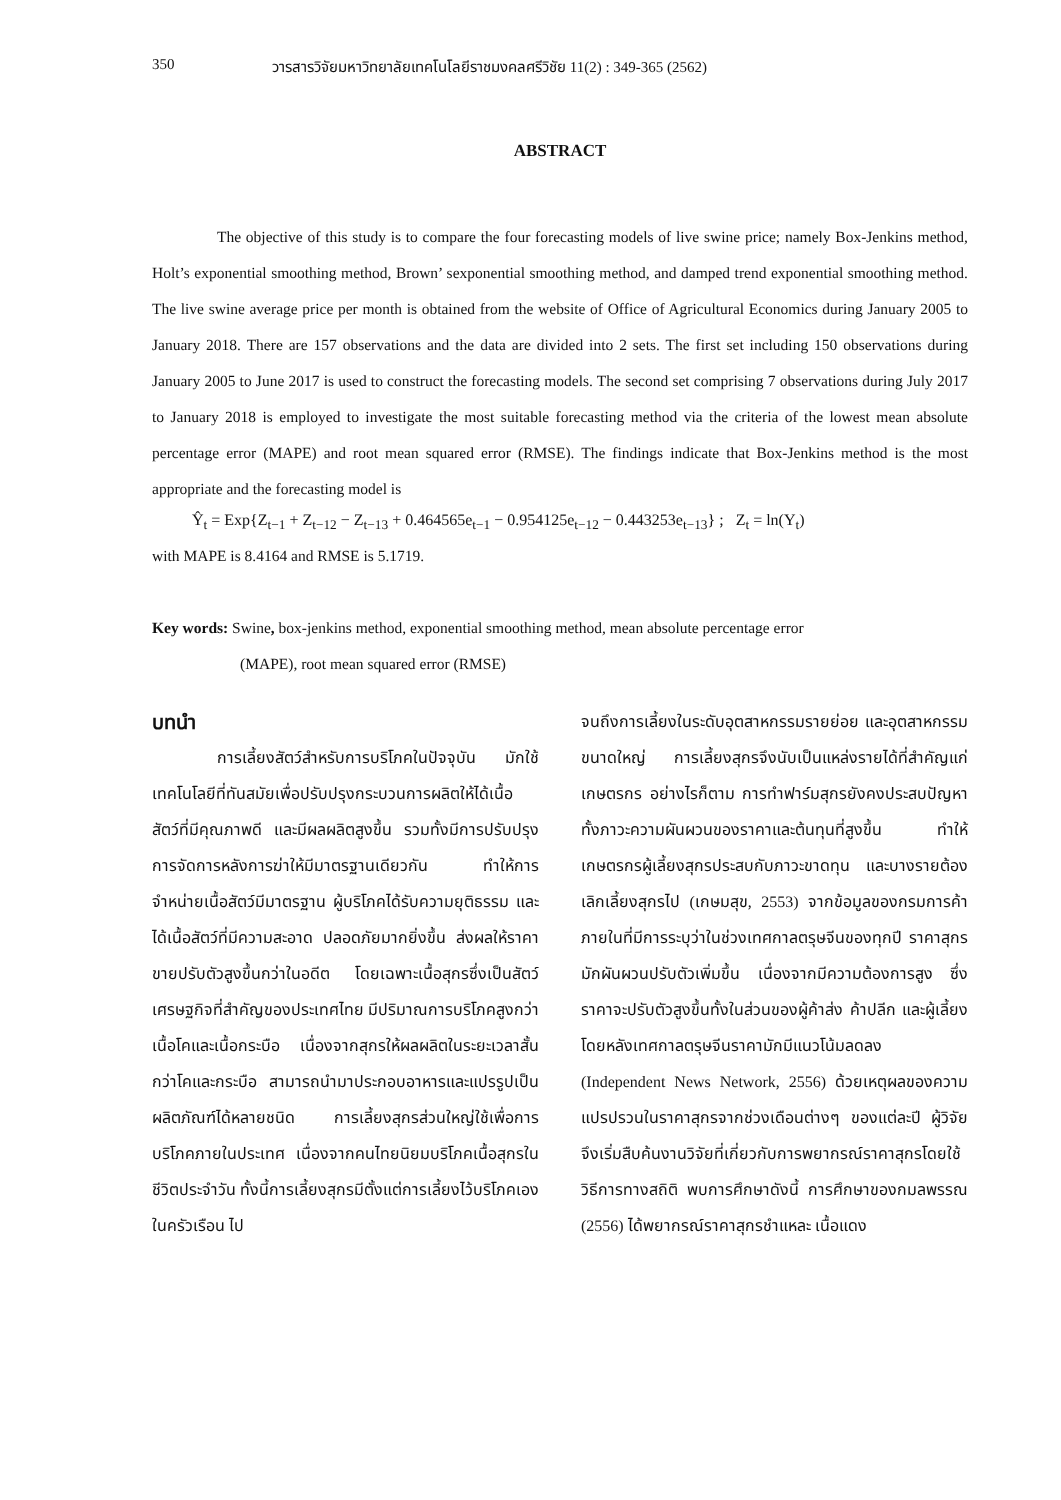350 วารสารวิจัยมหาวิทยาลัยเทคโนโลยีราชมงคลศรีวิชัย 11(2) : 349-365 (2562)
ABSTRACT
The objective of this study is to compare the four forecasting models of live swine price; namely Box-Jenkins method, Holt’s exponential smoothing method, Brown’ sexponential smoothing method, and damped trend exponential smoothing method. The live swine average price per month is obtained from the website of Office of Agricultural Economics during January 2005 to January 2018. There are 157 observations and the data are divided into 2 sets. The first set including 150 observations during January 2005 to June 2017 is used to construct the forecasting models. The second set comprising 7 observations during July 2017 to January 2018 is employed to investigate the most suitable forecasting method via the criteria of the lowest mean absolute percentage error (MAPE) and root mean squared error (RMSE). The findings indicate that Box-Jenkins method is the most appropriate and the forecasting model is
Ŷ<sub>t</sub> = Exp{Z<sub>t−1</sub> + Z<sub>t−12</sub> − Z<sub>t−13</sub> + 0.464565e<sub>t−1</sub> − 0.954125e<sub>t−12</sub> − 0.443253e<sub>t−13</sub>} ; Z<sub>t</sub> = ln(Y<sub>t</sub>)
with MAPE is 8.4164 and RMSE is 5.1719.
Key words: Swine, box-jenkins method, exponential smoothing method, mean absolute percentage error
(MAPE), root mean squared error (RMSE)
บทนำ
การเลี้ยงสัตว์สำหรับการบริโภคในปัจจุบัน มักใช้เทคโนโลยีที่ทันสมัยเพื่อปรับปรุงกระบวนการผลิตให้ได้เนื้อสัตว์ที่มีคุณภาพดี และมีผลผลิตสูงขึ้น รวมทั้งมีการปรับปรุงการจัดการหลังการฆ่าให้มีมาตรฐานเดียวกัน ทำให้การจำหน่ายเนื้อสัตว์มีมาตรฐาน ผู้บริโภคได้รับความยุติธรรม และได้เนื้อสัตว์ที่มีความสะอาด ปลอดภัยมากยิ่งขึ้น ส่งผลให้ราคาขายปรับตัวสูงขึ้นกว่าในอดีต โดยเฉพาะเนื้อสุกรซึ่งเป็นสัตว์เศรษฐกิจที่สำคัญของประเทศไทย มีปริมาณการบริโภคสูงกว่าเนื้อโคและเนื้อกระบือ เนื่องจากสุกรให้ผลผลิตในระยะเวลาสั้นกว่าโคและกระบือ สามารถนำมาประกอบอาหารและแปรรูปเป็นผลิตภัณฑ์ได้หลายชนิด การเลี้ยงสุกรส่วนใหญ่ใช้เพื่อการบริโภคภายในประเทศ เนื่องจากคนไทยนิยมบริโภคเนื้อสุกรในชีวิตประจำวัน ทั้งนี้การเลี้ยงสุกรมีตั้งแต่การเลี้ยงไว้บริโภคเองในครัวเรือน ไป
จนถึงการเลี้ยงในระดับอุตสาหกรรมรายย่อย และอุตสาหกรรมขนาดใหญ่ การเลี้ยงสุกรจึงนับเป็นแหล่งรายได้ที่สำคัญแก่เกษตรกร อย่างไรก็ตาม การทำฟาร์มสุกรยังคงประสบปัญหาทั้งภาวะความผันผวนของราคาและต้นทุนที่สูงขึ้น ทำให้เกษตรกรผู้เลี้ยงสุกรประสบกับภาวะขาดทุน และบางรายต้องเลิกเลี้ยงสุกรไป (เกษมสุข, 2553) จากข้อมูลของกรมการค้าภายในที่มีการระบุว่าในช่วงเทศกาลตรุษจีนของทุกปี ราคาสุกรมักผันผวนปรับตัวเพิ่มขึ้น เนื่องจากมีความต้องการสูง ซึ่งราคาจะปรับตัวสูงขึ้นทั้งในส่วนของผู้ค้าส่ง ค้าปลีก และผู้เลี้ยง โดยหลังเทศกาลตรุษจีนราคามักมีแนวโน้มลดลง (Independent News Network, 2556) ด้วยเหตุผลของความแปรปรวนในราคาสุกรจากช่วงเดือนต่างๆ ของแต่ละปี ผู้วิจัยจึงเริ่มสืบค้นงานวิจัยที่เกี่ยวกับการพยากรณ์ราคาสุกรโดยใช้วิธีการทางสถิติ พบการศึกษาดังนี้ การศึกษาของกมลพรรณ (2556) ได้พยากรณ์ราคาสุกรชำแหละ เนื้อแดง